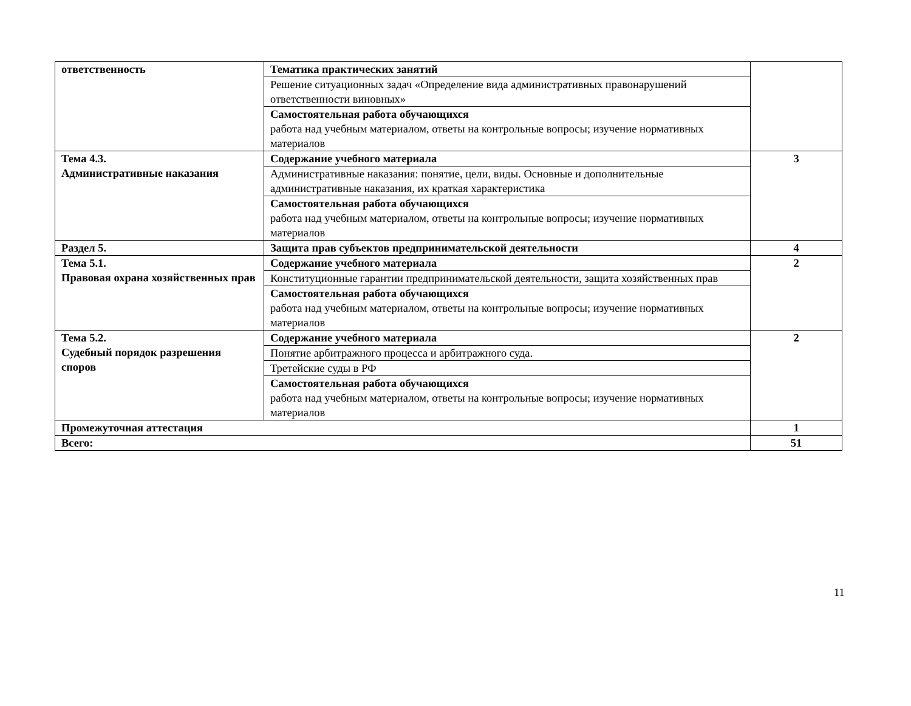| ответственность | Тематика практических занятий | |
| | Решение ситуационных задач «Определение вида административных правонарушений ответственности виновных» | |
| | Самостоятельная работа обучающихся работа над учебным материалом, ответы на контрольные вопросы; изучение нормативных материалов | |
| Тема 4.3. Административные наказания | Содержание учебного материала | 3 |
| | Административные наказания: понятие, цели, виды. Основные и дополнительные административные наказания, их краткая характеристика | |
| | Самостоятельная работа обучающихся работа над учебным материалом, ответы на контрольные вопросы; изучение нормативных материалов | |
| Раздел 5. | Защита прав субъектов предпринимательской деятельности | 4 |
| Тема 5.1. Правовая охрана хозяйственных прав | Содержание учебного материала | 2 |
| | Конституционные гарантии предпринимательской деятельности, защита хозяйственных прав | |
| | Самостоятельная работа обучающихся работа над учебным материалом, ответы на контрольные вопросы; изучение нормативных материалов | |
| Тема 5.2. Судебный порядок разрешения споров | Содержание учебного материала | 2 |
| | Понятие арбитражного процесса и арбитражного суда. | |
| | Третейские суды в РФ | |
| | Самостоятельная работа обучающихся работа над учебным материалом, ответы на контрольные вопросы; изучение нормативных материалов | |
| Промежуточная аттестация | | 1 |
| Всего: | | 51 |
11